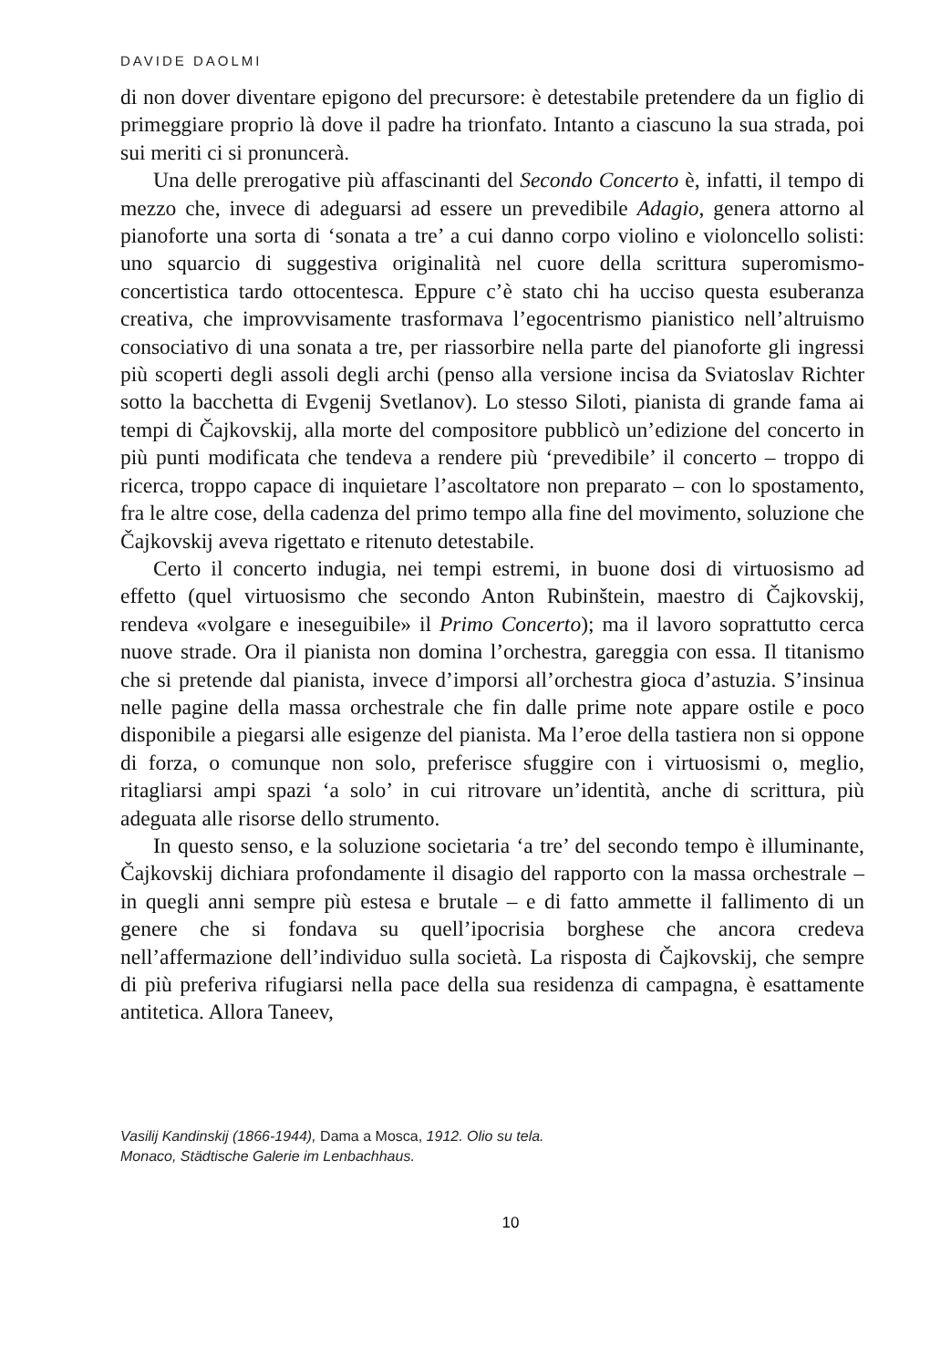DAVIDE DAOLMI
di non dover diventare epigono del precursore: è detestabile pretendere da un figlio di primeggiare proprio là dove il padre ha trionfato. Intanto a ciascuno la sua strada, poi sui meriti ci si pronuncerà.
Una delle prerogative più affascinanti del Secondo Concerto è, infatti, il tempo di mezzo che, invece di adeguarsi ad essere un prevedibile Adagio, genera attorno al pianoforte una sorta di ‘sonata a tre’ a cui danno corpo violino e violoncello solisti: uno squarcio di suggestiva originalità nel cuore della scrittura superomismo-concertistica tardo ottocentesca. Eppure c’è stato chi ha ucciso questa esuberanza creativa, che improvvisamente trasformava l’egocentrismo pianistico nell’altruismo consociativo di una sonata a tre, per riassorbire nella parte del pianoforte gli ingressi più scoperti degli assoli degli archi (penso alla versione incisa da Sviatoslav Richter sotto la bacchetta di Evgenij Svetlanov). Lo stesso Siloti, pianista di grande fama ai tempi di Čajkovskij, alla morte del compositore pubblicò un’edizione del concerto in più punti modificata che tendeva a rendere più ‘prevedibile’ il concerto – troppo di ricerca, troppo capace di inquietare l’ascoltatore non preparato – con lo spostamento, fra le altre cose, della cadenza del primo tempo alla fine del movimento, soluzione che Čajkovskij aveva rigettato e ritenuto detestabile.
Certo il concerto indugia, nei tempi estremi, in buone dosi di virtuosismo ad effetto (quel virtuosismo che secondo Anton Rubinštein, maestro di Čajkovskij, rendeva «volgare e ineseguibile» il Primo Concerto); ma il lavoro soprattutto cerca nuove strade. Ora il pianista non domina l’orchestra, gareggia con essa. Il titanismo che si pretende dal pianista, invece d’imporsi all’orchestra gioca d’astuzia. S’insinua nelle pagine della massa orchestrale che fin dalle prime note appare ostile e poco disponibile a piegarsi alle esigenze del pianista. Ma l’eroe della tastiera non si oppone di forza, o comunque non solo, preferisce sfuggire con i virtuosismi o, meglio, ritagliarsi ampi spazi ‘a solo’ in cui ritrovare un’identità, anche di scrittura, più adeguata alle risorse dello strumento.
In questo senso, e la soluzione societaria ‘a tre’ del secondo tempo è illuminante, Čajkovskij dichiara profondamente il disagio del rapporto con la massa orchestrale – in quegli anni sempre più estesa e brutale – e di fatto ammette il fallimento di un genere che si fondava su quell’ipocrisia borghese che ancora credeva nell’affermazione dell’individuo sulla società. La risposta di Čajkovskij, che sempre di più preferiva rifugiarsi nella pace della sua residenza di campagna, è esattamente antitetica. Allora Taneev,
Vasilij Kandinskij (1866-1944), Dama a Mosca, 1912. Olio su tela.
Monaco, Städtische Galerie im Lenbachhaus.
10